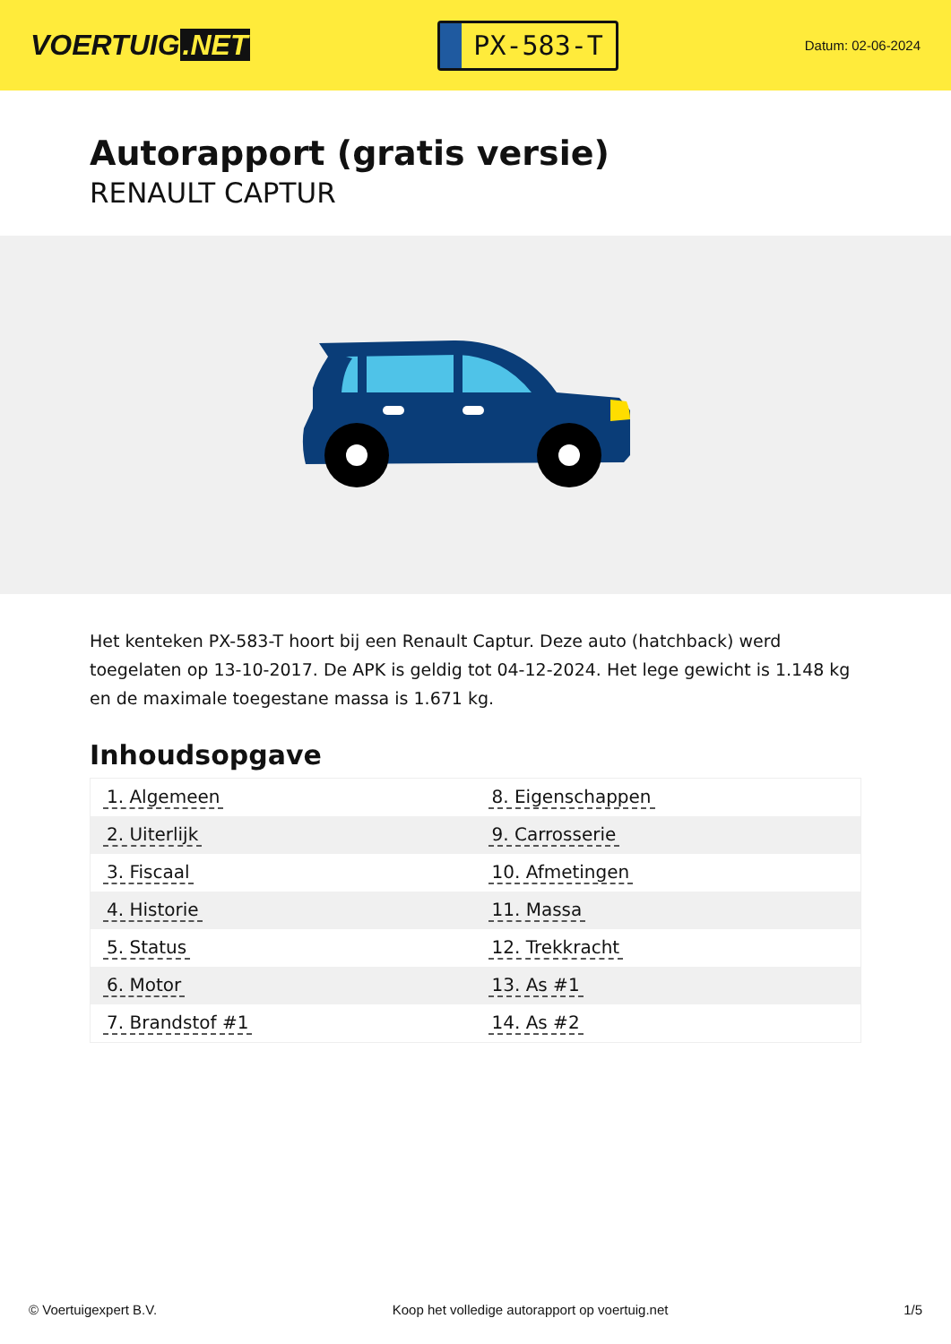VOERTUIG.NET
PX-583-T
Datum: 02-06-2024
Autorapport (gratis versie)
RENAULT CAPTUR
Het kenteken PX-583-T hoort bij een Renault Captur. Deze auto (hatchback) werd toegelaten op 13-10-2017. De APK is geldig tot 04-12-2024. Het lege gewicht is 1.148 kg en de maximale toegestane massa is 1.671 kg.
Inhoudsopgave
| 1. Algemeen | 8. Eigenschappen |
| 2. Uiterlijk | 9. Carrosserie |
| 3. Fiscaal | 10. Afmetingen |
| 4. Historie | 11. Massa |
| 5. Status | 12. Trekkracht |
| 6. Motor | 13. As #1 |
| 7. Brandstof #1 | 14. As #2 |
© Voertuigexpert B.V. Koop het volledige autorapport op voertuig.net 1/5